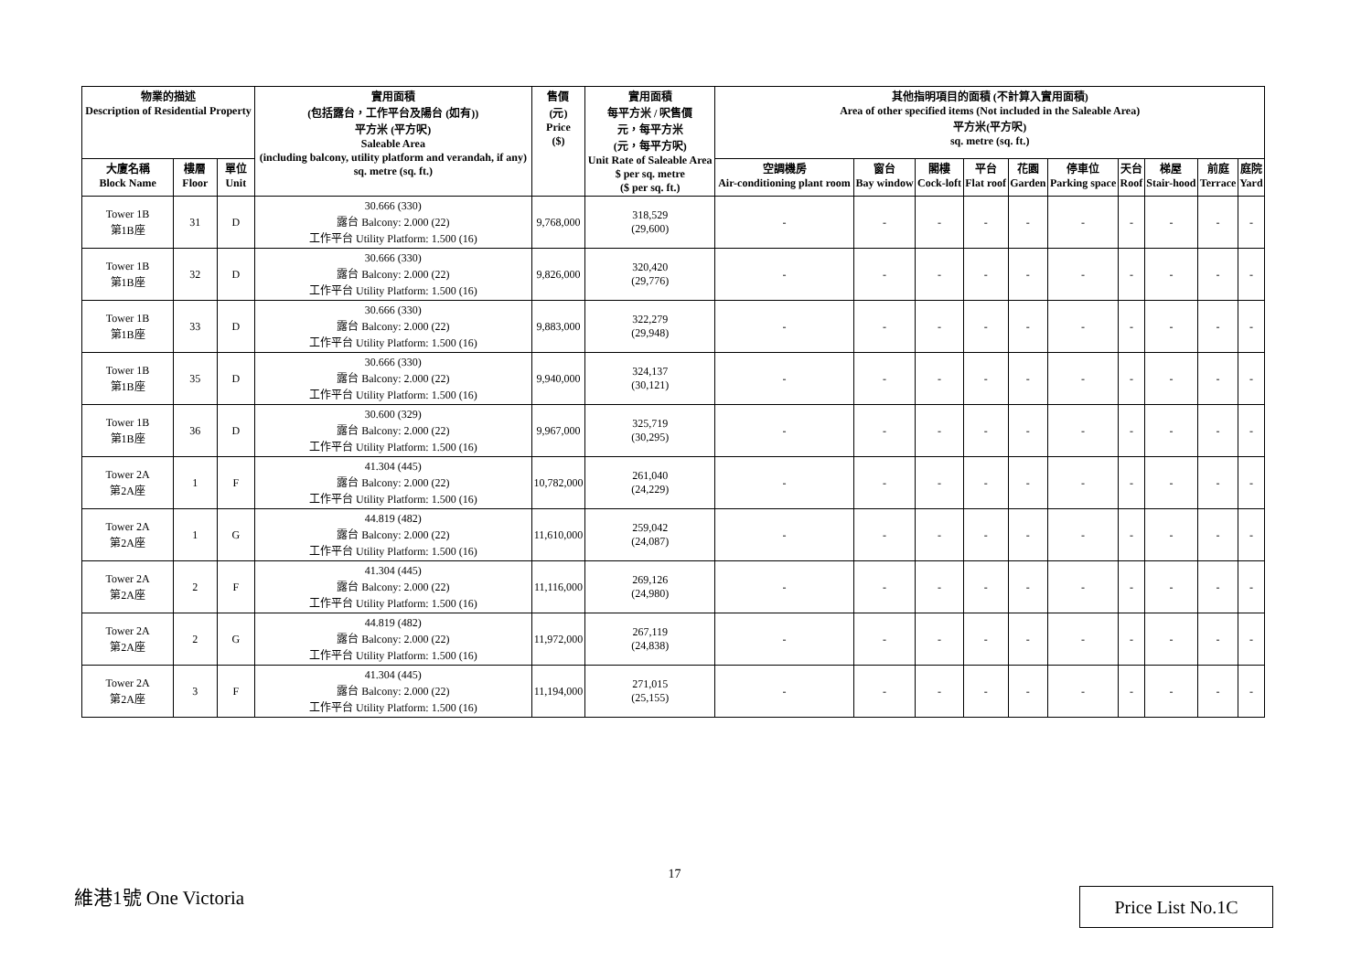| 物業的描述 Description of Residential Property | | | 實用面積 (包括露台，工作平台及陽台 (如有)) 平方米 (平方呎) Saleable Area (including balcony, utility platform and verandah, if any) sq. metre (sq. ft.) | 售價 (元) Price ($) | 實用面積 每平方米 / 呎售價 元，每平方米 (元，每平方呎) Unit Rate of Saleable Area $ per sq. metre ($ per sq. ft.) | 其他指明項目的面積 (不計算入實用面積) Area of other specified items (Not included in the Saleable Area) 平方米(平方呎) sq. metre (sq. ft.) | | | | | | | | | |
| --- | --- | --- | --- | --- | --- | --- | --- | --- | --- | --- | --- | --- | --- | --- | --- |
| 大廈名稱 Block Name | 樓層 Floor | 單位 Unit | | | | 空調機房 Air-conditioning plant room | 窗台 Bay window | 閣樓 Cock-loft | 平台 Flat roof | 花園 Garden | 停車位 Parking space | 天台 Roof | 梯屋 Stair-hood | 前庭 Terrace | 庭院 Yard |
| Tower 1B 第1B座 | 31 | D | 30.666 (330) 露台 Balcony: 2.000 (22) 工作平台 Utility Platform: 1.500 (16) | 9,768,000 | 318,529 (29,600) | - | - | - | - | - | - | - | - | - | - |
| Tower 1B 第1B座 | 32 | D | 30.666 (330) 露台 Balcony: 2.000 (22) 工作平台 Utility Platform: 1.500 (16) | 9,826,000 | 320,420 (29,776) | - | - | - | - | - | - | - | - | - | - |
| Tower 1B 第1B座 | 33 | D | 30.666 (330) 露台 Balcony: 2.000 (22) 工作平台 Utility Platform: 1.500 (16) | 9,883,000 | 322,279 (29,948) | - | - | - | - | - | - | - | - | - | - |
| Tower 1B 第1B座 | 35 | D | 30.666 (330) 露台 Balcony: 2.000 (22) 工作平台 Utility Platform: 1.500 (16) | 9,940,000 | 324,137 (30,121) | - | - | - | - | - | - | - | - | - | - |
| Tower 1B 第1B座 | 36 | D | 30.600 (329) 露台 Balcony: 2.000 (22) 工作平台 Utility Platform: 1.500 (16) | 9,967,000 | 325,719 (30,295) | - | - | - | - | - | - | - | - | - | - |
| Tower 2A 第2A座 | 1 | F | 41.304 (445) 露台 Balcony: 2.000 (22) 工作平台 Utility Platform: 1.500 (16) | 10,782,000 | 261,040 (24,229) | - | - | - | - | - | - | - | - | - | - |
| Tower 2A 第2A座 | 1 | G | 44.819 (482) 露台 Balcony: 2.000 (22) 工作平台 Utility Platform: 1.500 (16) | 11,610,000 | 259,042 (24,087) | - | - | - | - | - | - | - | - | - | - |
| Tower 2A 第2A座 | 2 | F | 41.304 (445) 露台 Balcony: 2.000 (22) 工作平台 Utility Platform: 1.500 (16) | 11,116,000 | 269,126 (24,980) | - | - | - | - | - | - | - | - | - | - |
| Tower 2A 第2A座 | 2 | G | 44.819 (482) 露台 Balcony: 2.000 (22) 工作平台 Utility Platform: 1.500 (16) | 11,972,000 | 267,119 (24,838) | - | - | - | - | - | - | - | - | - | - |
| Tower 2A 第2A座 | 3 | F | 41.304 (445) 露台 Balcony: 2.000 (22) 工作平台 Utility Platform: 1.500 (16) | 11,194,000 | 271,015 (25,155) | - | - | - | - | - | - | - | - | - | - |
17
維港1號 One Victoria Price List No.1C